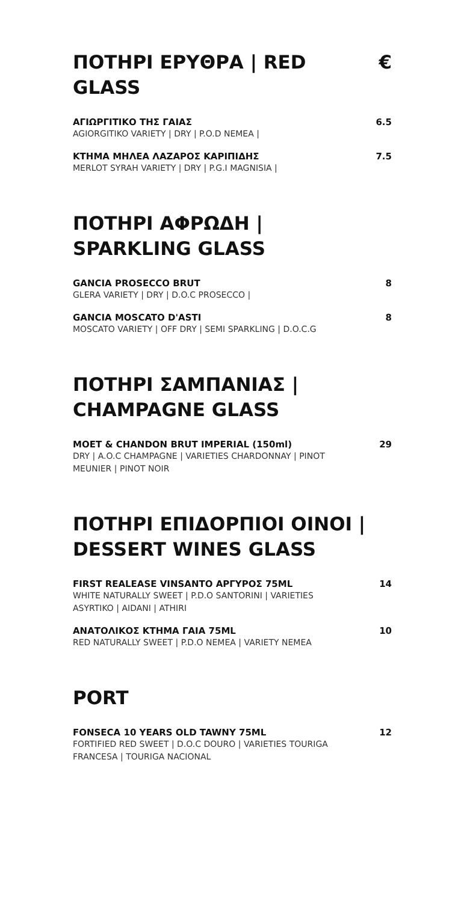ΠΟΤΗΡΙ ΕΡΥΘΡΑ | RED GLASS €
ΑΓΙΩΡΓΙΤΙΚΟ ΤΗΣ ΓΑΙΑΣ
AGIORGITIKO VARIETY | DRY | P.O.D NEMEA |
6.5
ΚΤΗΜΑ ΜΗΛΕΑ ΛΑΖΑΡΟΣ ΚΑΡΙΠΙΔΗΣ
MERLOT SYRAH VARIETY | DRY | P.G.I MAGNISIA |
7.5
ΠΟΤΗΡΙ ΑΦΡΩΔΗ |
SPARKLING GLASS
GANCIA PROSECCO BRUT
GLERA VARIETY | DRY | D.O.C PROSECCO |
8
GANCIA MOSCATO D'ASTI
MOSCATO VARIETY | OFF DRY | SEMI SPARKLING | D.O.C.G
8
ΠΟΤΗΡΙ ΣΑΜΠΑΝΙΑΣ |
CHAMPAGNE GLASS
MOET & CHANDON BRUT IMPERIAL (150ml)
DRY | A.O.C CHAMPAGNE | VARIETIES CHARDONNAY | PINOT MEUNIER | PINOT NOIR
29
ΠΟΤΗΡΙ ΕΠΙΔΟΡΠΙΟΙ ΟΙΝΟΙ |
DESSERT WINES GLASS
FIRST REALEASE VINSANTO ΑΡΓΥΡΟΣ 75ML
WHITE NATURALLY SWEET | P.D.O SANTORINI | VARIETIES ASYRTIKO | AIDANI | ATHIRI
14
ΑΝΑΤΟΛΙΚΟΣ ΚΤΗΜΑ ΓΑΙΑ 75ML
RED NATURALLY SWEET | P.D.O NEMEA | VARIETY NEMEA
10
PORT
FONSECA 10 YEARS OLD TAWNY 75ML
FORTIFIED RED SWEET | D.O.C DOURO | VARIETIES TOURIGA FRANCESA | TOURIGA NACIONAL
12